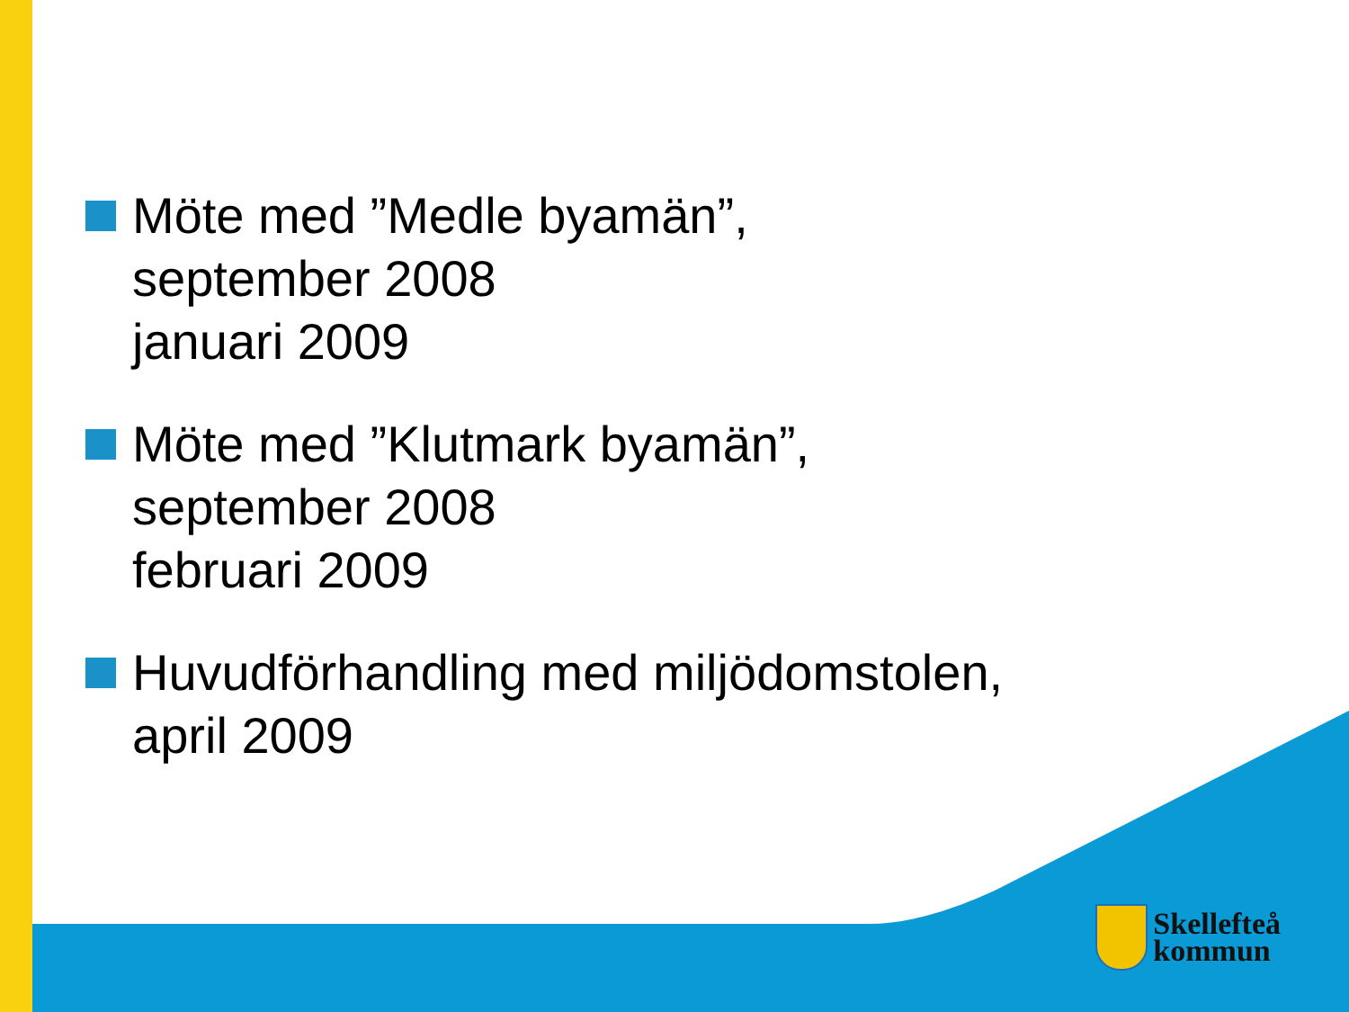Möte med ”Medle byamän”,
september 2008
januari 2009
Möte med ”Klutmark byamän”,
september 2008
februari 2009
Huvudförhandling med miljödomstolen,
april 2009
Skellefteå
kommun